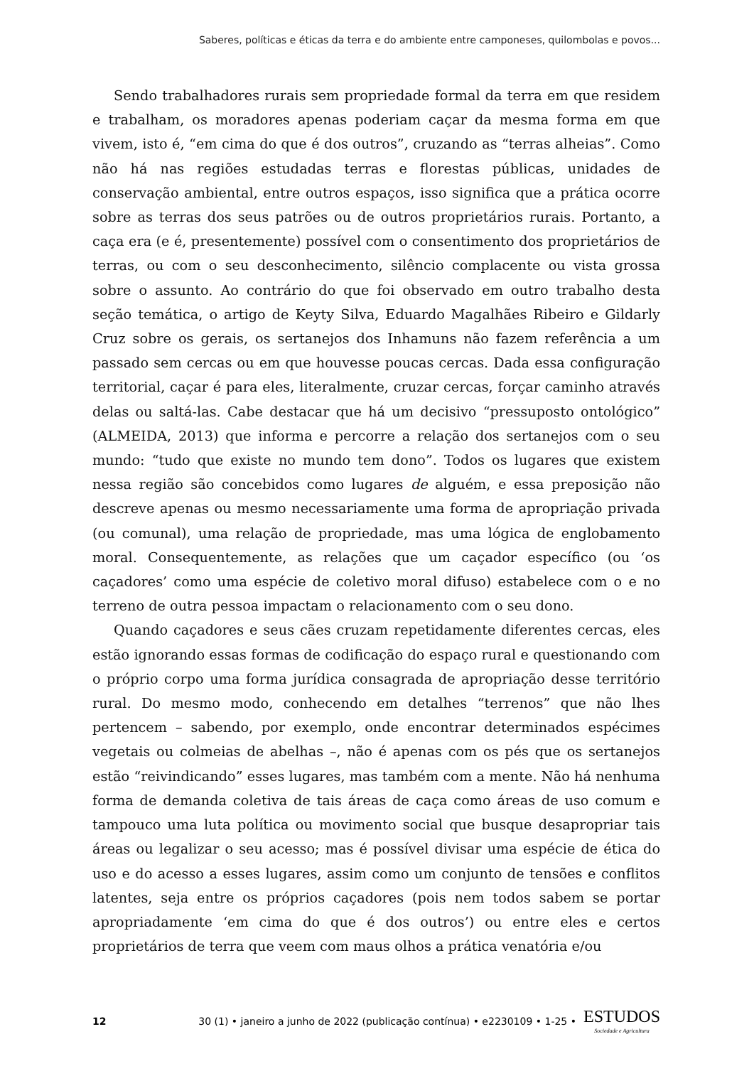Saberes, políticas e éticas da terra e do ambiente entre camponeses, quilombolas e povos...
Sendo trabalhadores rurais sem propriedade formal da terra em que residem e trabalham, os moradores apenas poderiam caçar da mesma forma em que vivem, isto é, “em cima do que é dos outros”, cruzando as “terras alheias”. Como não há nas regiões estudadas terras e florestas públicas, unidades de conservação ambiental, entre outros espaços, isso significa que a prática ocorre sobre as terras dos seus patrões ou de outros proprietários rurais. Portanto, a caça era (e é, presentemente) possível com o consentimento dos proprietários de terras, ou com o seu desconhecimento, silêncio complacente ou vista grossa sobre o assunto. Ao contrário do que foi observado em outro trabalho desta seção temática, o artigo de Keyty Silva, Eduardo Magalhães Ribeiro e Gildarly Cruz sobre os gerais, os sertanejos dos Inhamuns não fazem referência a um passado sem cercas ou em que houvesse poucas cercas. Dada essa configuração territorial, caçar é para eles, literalmente, cruzar cercas, forçar caminho através delas ou saltá-las. Cabe destacar que há um decisivo “pressuposto ontológico” (ALMEIDA, 2013) que informa e percorre a relação dos sertanejos com o seu mundo: “tudo que existe no mundo tem dono”. Todos os lugares que existem nessa região são concebidos como lugares de alguém, e essa preposição não descreve apenas ou mesmo necessariamente uma forma de apropriação privada (ou comunal), uma relação de propriedade, mas uma lógica de englobamento moral. Consequentemente, as relações que um caçador específico (ou ‘os caçadores’ como uma espécie de coletivo moral difuso) estabelece com o e no terreno de outra pessoa impactam o relacionamento com o seu dono.
Quando caçadores e seus cães cruzam repetidamente diferentes cercas, eles estão ignorando essas formas de codificação do espaço rural e questionando com o próprio corpo uma forma jurídica consagrada de apropriação desse território rural. Do mesmo modo, conhecendo em detalhes “terrenos” que não lhes pertencem – sabendo, por exemplo, onde encontrar determinados espécimes vegetais ou colmeias de abelhas –, não é apenas com os pés que os sertanejos estão “reivindicando” esses lugares, mas também com a mente. Não há nenhuma forma de demanda coletiva de tais áreas de caça como áreas de uso comum e tampouco uma luta política ou movimento social que busque desapropriar tais áreas ou legalizar o seu acesso; mas é possível divisar uma espécie de ética do uso e do acesso a esses lugares, assim como um conjunto de tensões e conflitos latentes, seja entre os próprios caçadores (pois nem todos sabem se portar apropriadamente ‘em cima do que é dos outros’) ou entre eles e certos proprietários de terra que veem com maus olhos a prática venatória e/ou
12 30 (1) • janeiro a junho de 2022 (publicação contínua) • e2230109 • 1-25 •
ESTUDOS
Sociedade e Agricultura